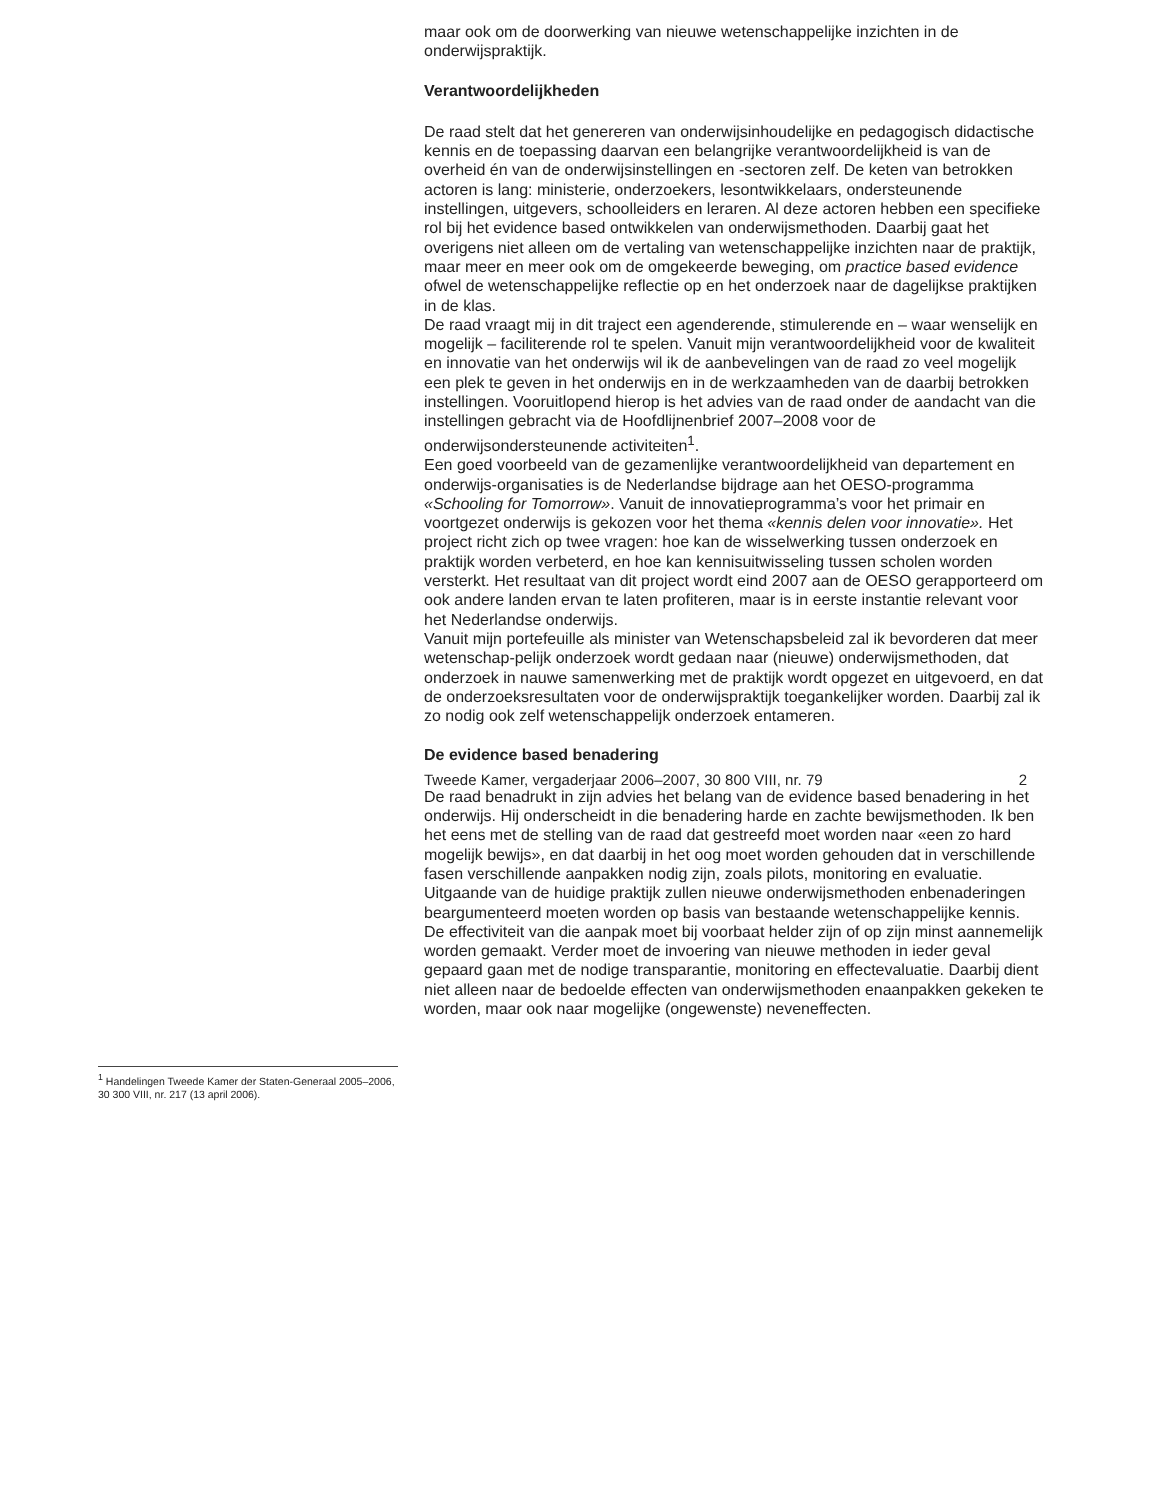<sup>1</sup> Handelingen Tweede Kamer der Staten-Generaal 2005–2006, 30 300 VIII, nr. 217 (13 april 2006).
maar ook om de doorwerking van nieuwe wetenschappelijke inzichten in de onderwijspraktijk.
Verantwoordelijkheden
De raad stelt dat het genereren van onderwijsinhoudelijke en pedagogisch didactische kennis en de toepassing daarvan een belangrijke verantwoordelijkheid is van de overheid én van de onderwijsinstellingen en -sectoren zelf. De keten van betrokken actoren is lang: ministerie, onderzoekers, lesontwikkelaars, ondersteunende instellingen, uitgevers, schoolleiders en leraren. Al deze actoren hebben een specifieke rol bij het evidence based ontwikkelen van onderwijsmethoden. Daarbij gaat het overigens niet alleen om de vertaling van wetenschappelijke inzichten naar de praktijk, maar meer en meer ook om de omgekeerde beweging, om practice based evidence ofwel de wetenschappelijke reflectie op en het onderzoek naar de dagelijkse praktijken in de klas.
De raad vraagt mij in dit traject een agenderende, stimulerende en – waar wenselijk en mogelijk – faciliterende rol te spelen. Vanuit mijn verantwoordelijkheid voor de kwaliteit en innovatie van het onderwijs wil ik de aanbevelingen van de raad zo veel mogelijk een plek te geven in het onderwijs en in de werkzaamheden van de daarbij betrokken instellingen. Vooruitlopend hierop is het advies van de raad onder de aandacht van die instellingen gebracht via de Hoofdlijnenbrief 2007–2008 voor de onderwijsondersteunende activiteiten<sup>1</sup>.
Een goed voorbeeld van de gezamenlijke verantwoordelijkheid van departement en onderwijs-organisaties is de Nederlandse bijdrage aan het OESO-programma «Schooling for Tomorrow». Vanuit de innovatieprogramma’s voor het primair en voortgezet onderwijs is gekozen voor het thema «kennis delen voor innovatie». Het project richt zich op twee vragen: hoe kan de wisselwerking tussen onderzoek en praktijk worden verbeterd, en hoe kan kennisuitwisseling tussen scholen worden versterkt. Het resultaat van dit project wordt eind 2007 aan de OESO gerapporteerd om ook andere landen ervan te laten profiteren, maar is in eerste instantie relevant voor het Nederlandse onderwijs.
Vanuit mijn portefeuille als minister van Wetenschapsbeleid zal ik bevorderen dat meer wetenschap-pelijk onderzoek wordt gedaan naar (nieuwe) onderwijsmethoden, dat onderzoek in nauwe samenwerking met de praktijk wordt opgezet en uitgevoerd, en dat de onderzoeksresultaten voor de onderwijspraktijk toegankelijker worden. Daarbij zal ik zo nodig ook zelf wetenschappelijk onderzoek entameren.
De evidence based benadering
De raad benadrukt in zijn advies het belang van de evidence based benadering in het onderwijs. Hij onderscheidt in die benadering harde en zachte bewijsmethoden. Ik ben het eens met de stelling van de raad dat gestreefd moet worden naar «een zo hard mogelijk bewijs», en dat daarbij in het oog moet worden gehouden dat in verschillende fasen verschillende aanpakken nodig zijn, zoals pilots, monitoring en evaluatie.
Uitgaande van de huidige praktijk zullen nieuwe onderwijsmethoden enbenaderingen beargumenteerd moeten worden op basis van bestaande wetenschappelijke kennis. De effectiviteit van die aanpak moet bij voorbaat helder zijn of op zijn minst aannemelijk worden gemaakt. Verder moet de invoering van nieuwe methoden in ieder geval gepaard gaan met de nodige transparantie, monitoring en effectevaluatie. Daarbij dient niet alleen naar de bedoelde effecten van onderwijsmethoden enaanpakken gekeken te worden, maar ook naar mogelijke (ongewenste) neveneffecten.
Tweede Kamer, vergaderjaar 2006–2007, 30 800 VIII, nr. 79 2